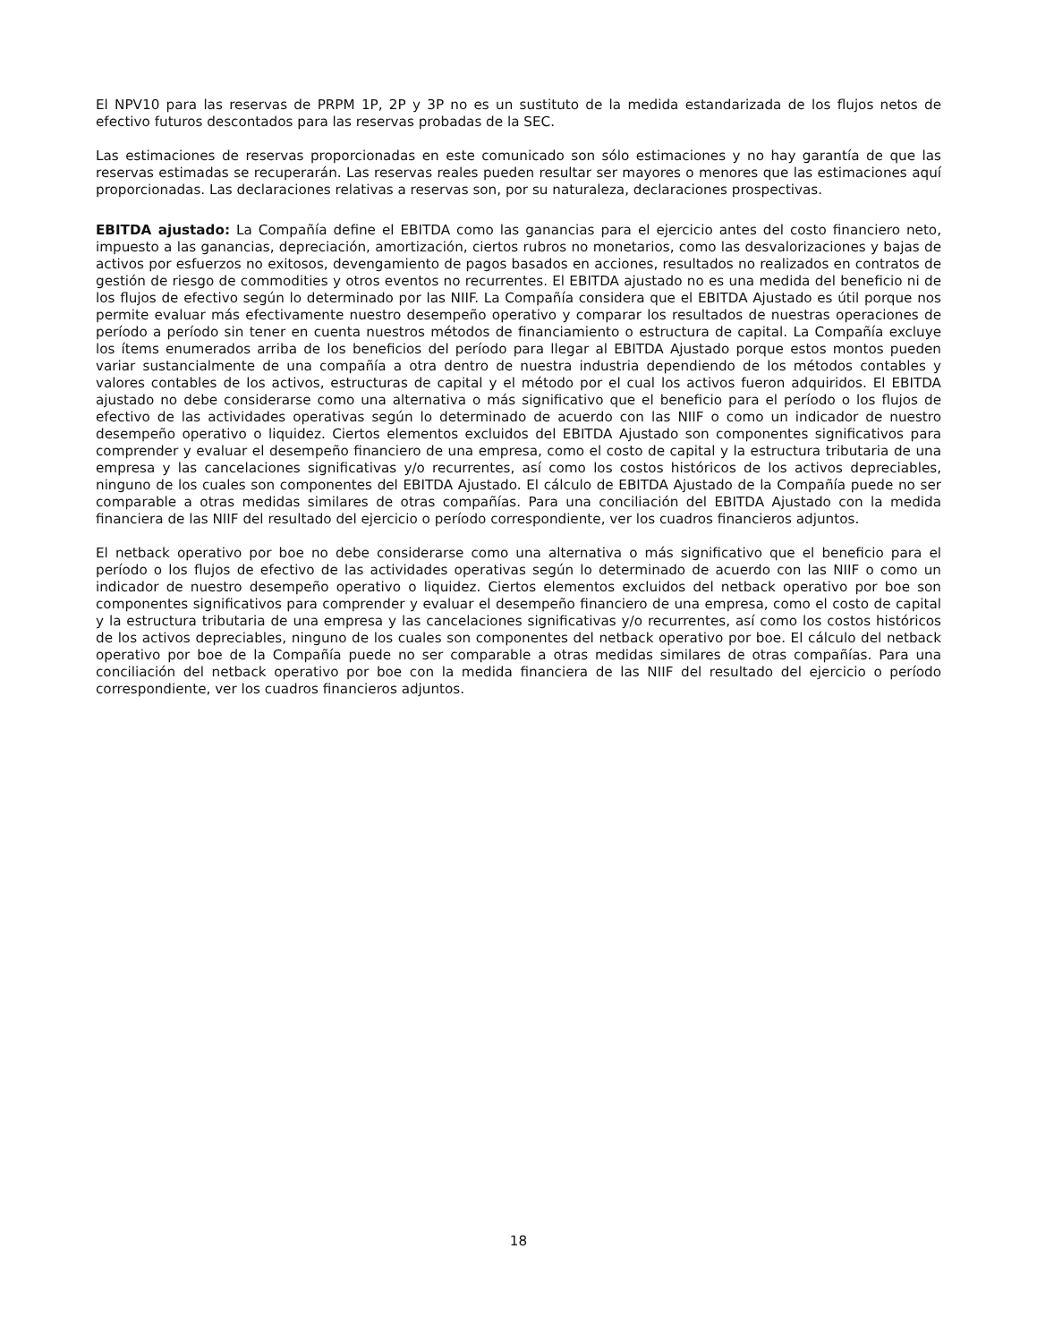El NPV10 para las reservas de PRPM 1P, 2P y 3P no es un sustituto de la medida estandarizada de los flujos netos de efectivo futuros descontados para las reservas probadas de la SEC.
Las estimaciones de reservas proporcionadas en este comunicado son sólo estimaciones y no hay garantía de que las reservas estimadas se recuperarán. Las reservas reales pueden resultar ser mayores o menores que las estimaciones aquí proporcionadas. Las declaraciones relativas a reservas son, por su naturaleza, declaraciones prospectivas.
EBITDA ajustado: La Compañía define el EBITDA como las ganancias para el ejercicio antes del costo financiero neto, impuesto a las ganancias, depreciación, amortización, ciertos rubros no monetarios, como las desvalorizaciones y bajas de activos por esfuerzos no exitosos, devengamiento de pagos basados en acciones, resultados no realizados en contratos de gestión de riesgo de commodities y otros eventos no recurrentes. El EBITDA ajustado no es una medida del beneficio ni de los flujos de efectivo según lo determinado por las NIIF. La Compañía considera que el EBITDA Ajustado es útil porque nos permite evaluar más efectivamente nuestro desempeño operativo y comparar los resultados de nuestras operaciones de período a período sin tener en cuenta nuestros métodos de financiamiento o estructura de capital. La Compañía excluye los ítems enumerados arriba de los beneficios del período para llegar al EBITDA Ajustado porque estos montos pueden variar sustancialmente de una compañía a otra dentro de nuestra industria dependiendo de los métodos contables y valores contables de los activos, estructuras de capital y el método por el cual los activos fueron adquiridos. El EBITDA ajustado no debe considerarse como una alternativa o más significativo que el beneficio para el período o los flujos de efectivo de las actividades operativas según lo determinado de acuerdo con las NIIF o como un indicador de nuestro desempeño operativo o liquidez. Ciertos elementos excluidos del EBITDA Ajustado son componentes significativos para comprender y evaluar el desempeño financiero de una empresa, como el costo de capital y la estructura tributaria de una empresa y las cancelaciones significativas y/o recurrentes, así como los costos históricos de los activos depreciables, ninguno de los cuales son componentes del EBITDA Ajustado. El cálculo de EBITDA Ajustado de la Compañía puede no ser comparable a otras medidas similares de otras compañías. Para una conciliación del EBITDA Ajustado con la medida financiera de las NIIF del resultado del ejercicio o período correspondiente, ver los cuadros financieros adjuntos.
El netback operativo por boe no debe considerarse como una alternativa o más significativo que el beneficio para el período o los flujos de efectivo de las actividades operativas según lo determinado de acuerdo con las NIIF o como un indicador de nuestro desempeño operativo o liquidez. Ciertos elementos excluidos del netback operativo por boe son componentes significativos para comprender y evaluar el desempeño financiero de una empresa, como el costo de capital y la estructura tributaria de una empresa y las cancelaciones significativas y/o recurrentes, así como los costos históricos de los activos depreciables, ninguno de los cuales son componentes del netback operativo por boe. El cálculo del netback operativo por boe de la Compañía puede no ser comparable a otras medidas similares de otras compañías. Para una conciliación del netback operativo por boe con la medida financiera de las NIIF del resultado del ejercicio o período correspondiente, ver los cuadros financieros adjuntos.
18